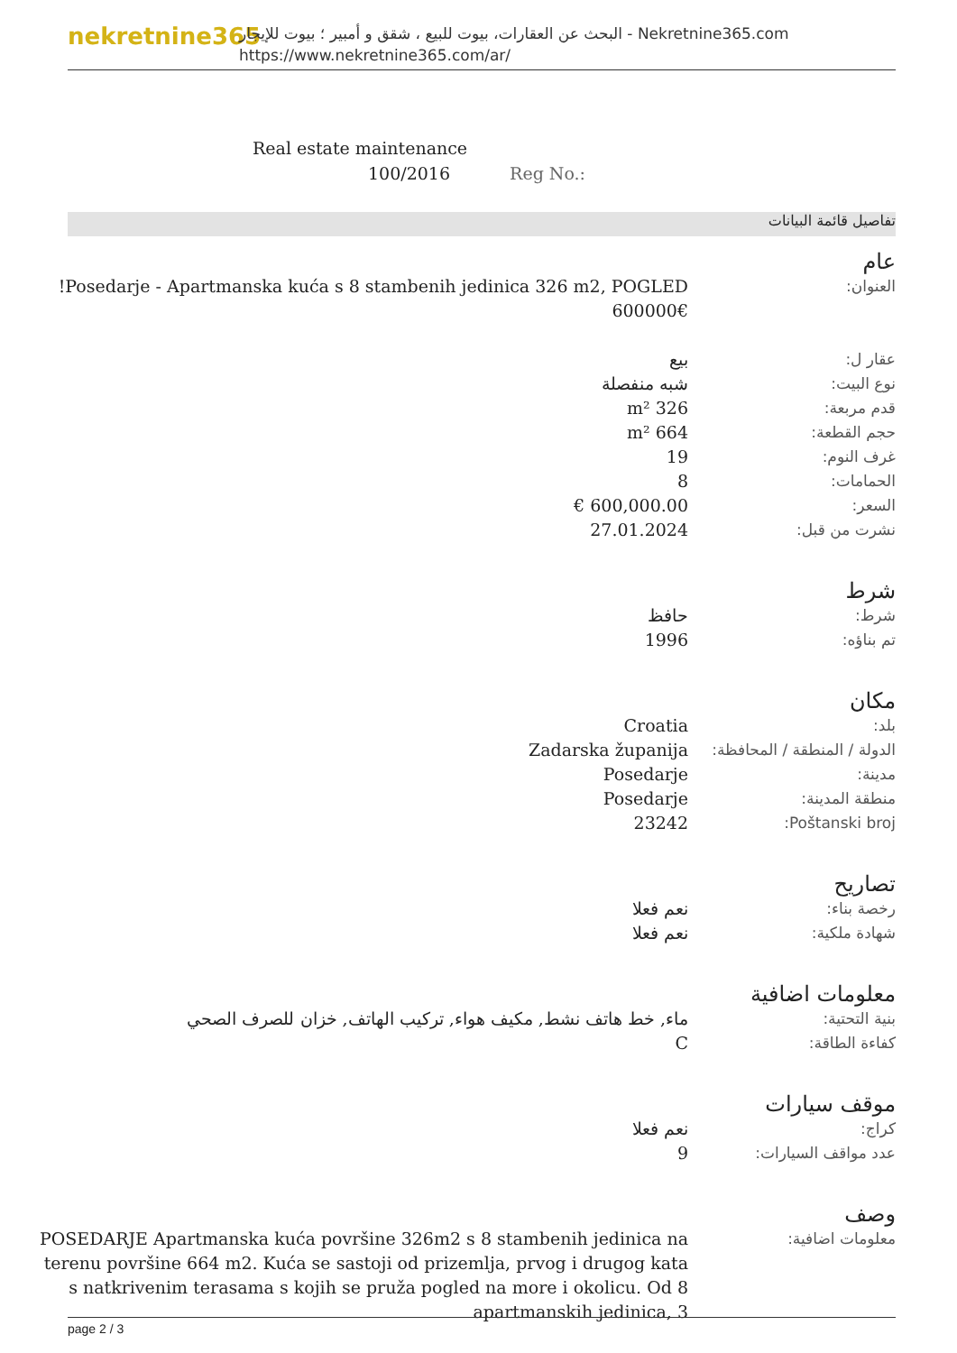nekretnine365
البحث عن العقارات، بيوت للبيع ، شقق و أمبير ؛ بيوت للإيجار - Nekretnine365.com
https://www.nekretnine365.com/ar/
Real estate maintenance
100/2016 Reg No.:
تفاصيل قائمة البيانات
عام
| العنوان: | Posedarje - Apartmanska kuća s 8 stambenih jedinica 326 m2, POGLED! 600000€ |
| عقار ل: | بيع |
| نوع البيت: | شبه منفصلة |
| قدم مربعة: | 326 m² |
| حجم القطعة: | 664 m² |
| غرف النوم: | 19 |
| الحمامات: | 8 |
| السعر: | 600,000.00 € |
| نشرت من قبل: | 27.01.2024 |
شرط
| شرط: | حافظ |
| تم بناؤه: | 1996 |
مكان
| بلد: | Croatia |
| الدولة / المنطقة / المحافظة: | Zadarska županija |
| مدينة: | Posedarje |
| منطقة المدينة: | Posedarje |
| Poštanski broj: | 23242 |
تصاريح
| رخصة بناء: | نعم فعلا |
| شهادة ملكية: | نعم فعلا |
معلومات اضافية
| بنية التحتية: | ماء, خط هاتف نشط, مكيف هواء, تركيب الهاتف, خزان للصرف الصحي |
| كفاءة الطاقة: | C |
موقف سيارات
| كراج: | نعم فعلا |
| عدد مواقف السيارات: | 9 |
وصف
| معلومات اضافية: | POSEDARJE Apartmanska kuća površine 326m2 s 8 stambenih jedinica na terenu površine 664 m2. Kuća se sastoji od prizemlja, prvog i drugog kata s natkrivenim terasama s kojih se pruža pogled na more i okolicu. Od 8 apartmanskih jedinica, 3 |
page 2 / 3